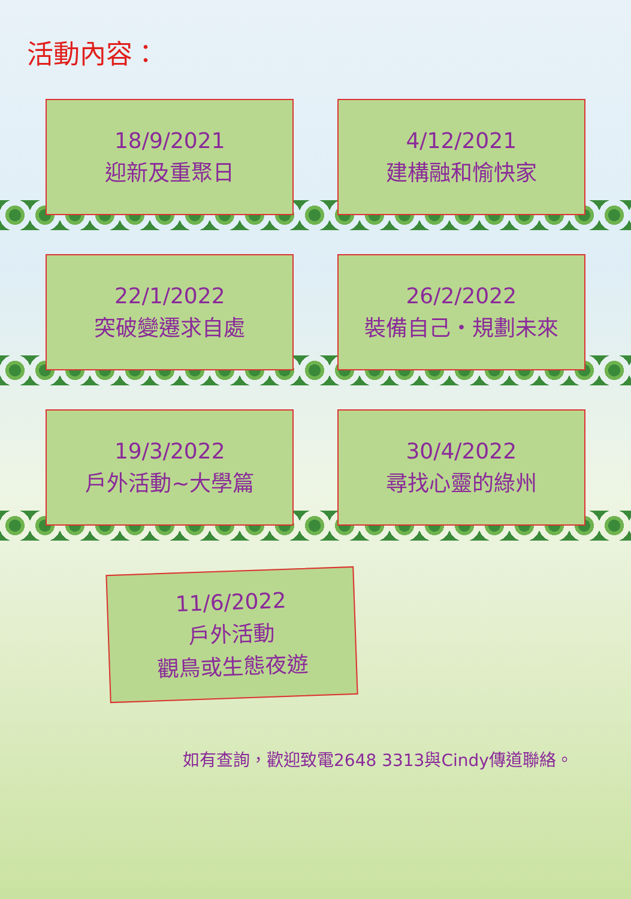活動內容：
18/9/2021
迎新及重聚日
4/12/2021
建構融和愉快家
22/1/2022
突破變遷求自處
26/2/2022
裝備自己・規劃未來
19/3/2022
戶外活動~大學篇
30/4/2022
尋找心靈的綠州
11/6/2022
戶外活動
觀鳥或生態夜遊
如有查詢，歡迎致電2648 3313與Cindy傳道聯絡。